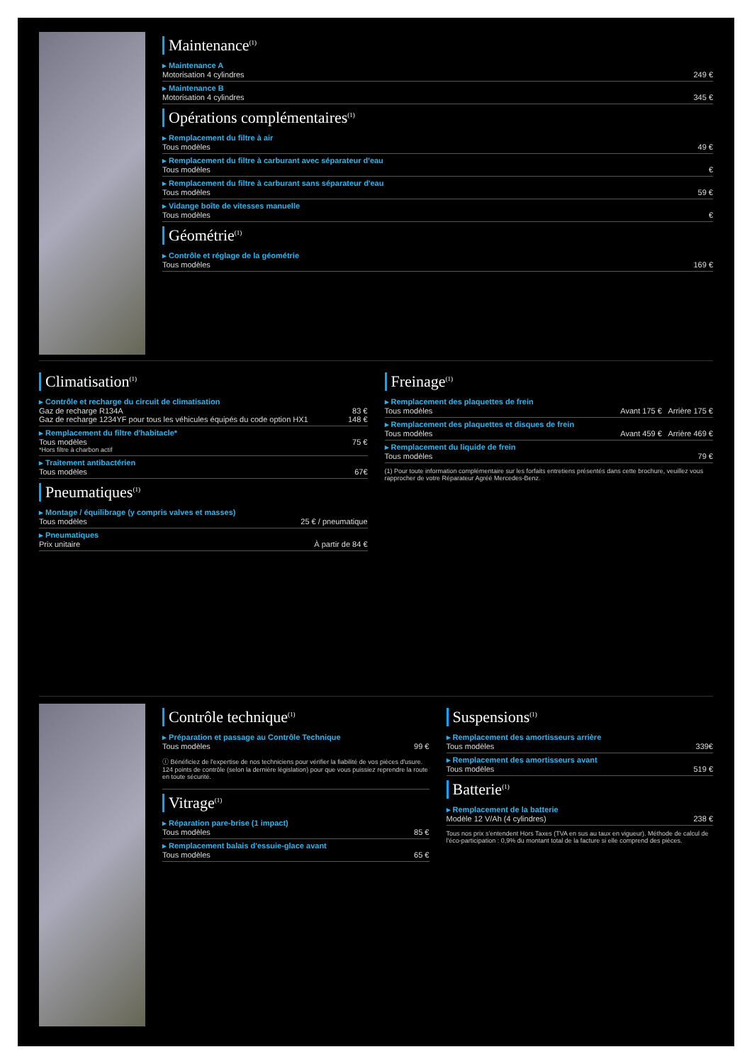Maintenance<sup>(1)</sup>
▸ Maintenance A
Motorisation 4 cylindres 249 €
▸ Maintenance B
Motorisation 4 cylindres 345 €
Opérations complémentaires<sup>(1)</sup>
▸ Remplacement du filtre à air
Tous modèles 49 €
▸ Remplacement du filtre à carburant avec séparateur d'eau
Tous modèles €
▸ Remplacement du filtre à carburant sans séparateur d'eau
Tous modèles 59 €
▸ Vidange boîte de vitesses manuelle
Tous modèles €
Géométrie<sup>(1)</sup>
▸ Contrôle et réglage de la géométrie
Tous modèles 169 €
Climatisation<sup>(1)</sup>
▸ Contrôle et recharge du circuit de climatisation
Gaz de recharge R134A 83 €
Gaz de recharge 1234YF pour tous les véhicules équipés du code option HX1 148 €
▸ Remplacement du filtre d'habitacle*
Tous modèles 75 €
*Hors filtre à charbon actif
▸ Traitement antibactérien
Tous modèles 67€
Pneumatiques<sup>(1)</sup>
▸ Montage / équilibrage (y compris valves et masses)
Tous modèles 25 € / pneumatique
▸ Pneumatiques
Prix unitaire À partir de 84 €
Freinage<sup>(1)</sup>
▸ Remplacement des plaquettes de frein
Tous modèles Avant 175 € Arrière 175 €
▸ Remplacement des plaquettes et disques de frein
Tous modèles Avant 459 € Arrière 469 €
▸ Remplacement du liquide de frein
Tous modèles 79 €
(1) Pour toute information complémentaire sur les forfaits entretiens présentés dans cette brochure, veuillez vous rapprocher de votre Réparateur Agréé Mercedes-Benz.
Contrôle technique<sup>(1)</sup>
▸ Préparation et passage au Contrôle Technique
Tous modèles 99 €
ⓘ Bénéficiez de l'expertise de nos techniciens pour vérifier la fiabilité de vos pièces d'usure. 124 points de contrôle (selon la dernière législation) pour que vous puissiez reprendre la route en toute sécurité.
Vitrage<sup>(1)</sup>
▸ Réparation pare-brise (1 impact)
Tous modèles 85 €
▸ Remplacement balais d'essuie-glace avant
Tous modèles 65 €
Suspensions<sup>(1)</sup>
▸ Remplacement des amortisseurs arrière
Tous modèles 339€
▸ Remplacement des amortisseurs avant
Tous modèles 519 €
Batterie<sup>(1)</sup>
▸ Remplacement de la batterie
Modèle 12 V/Ah (4 cylindres) 238 €
Tous nos prix s'entendent Hors Taxes (TVA en sus au taux en vigueur). Méthode de calcul de l'éco-participation : 0,9% du montant total de la facture si elle comprend des pièces.